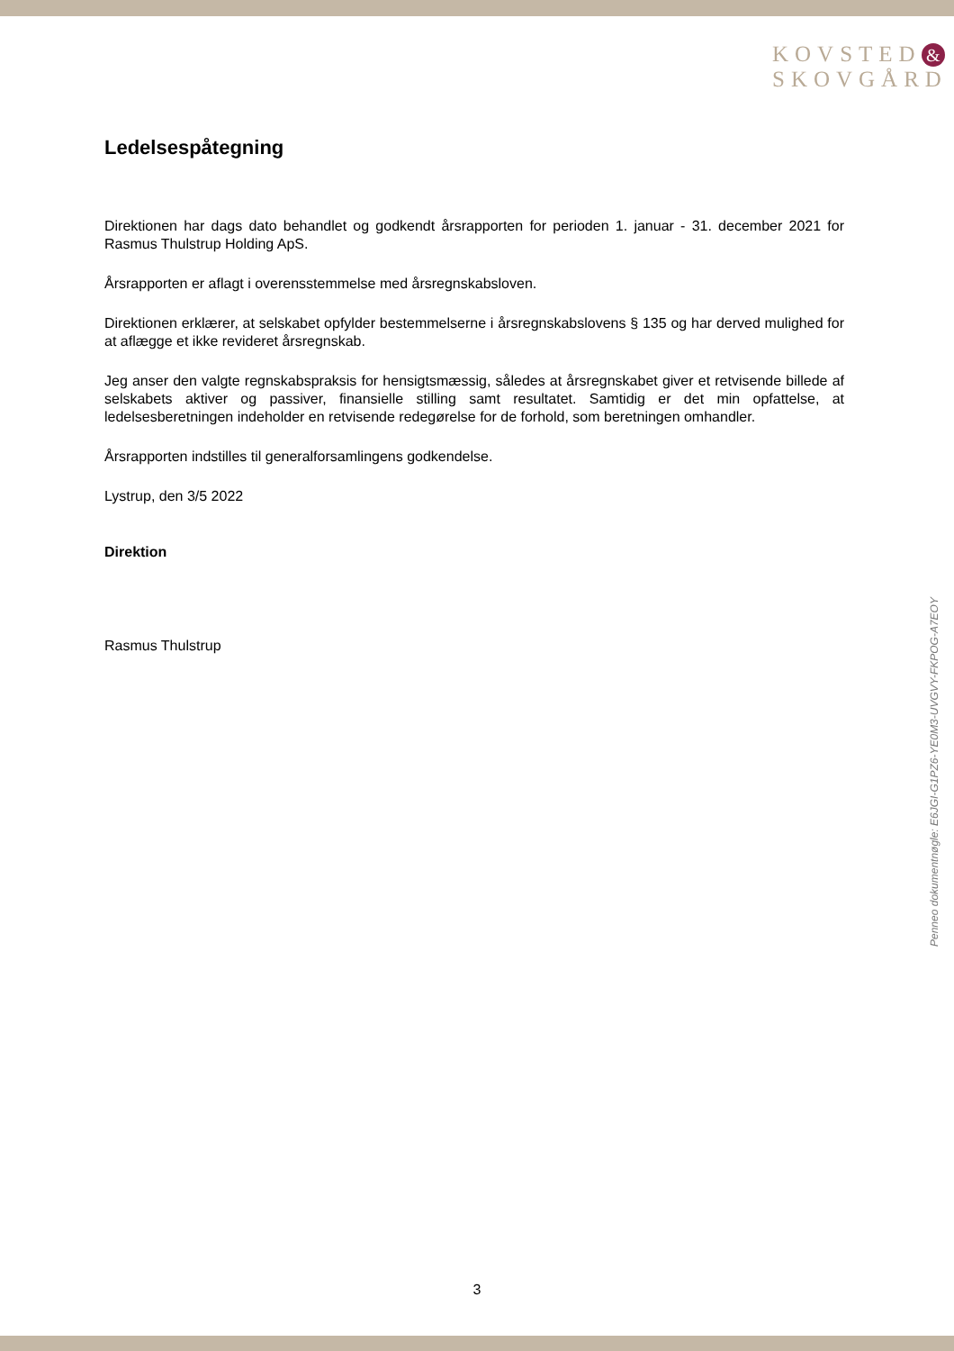KOVSTED &
SKOVGÅRD
Ledelsespåtegning
Direktionen har dags dato behandlet og godkendt årsrapporten for perioden 1. januar - 31. december 2021 for Rasmus Thulstrup Holding ApS.
Årsrapporten er aflagt i overensstemmelse med årsregnskabsloven.
Direktionen erklærer, at selskabet opfylder bestemmelserne i årsregnskabslovens § 135 og har derved mulighed for at aflægge et ikke revideret årsregnskab.
Jeg anser den valgte regnskabspraksis for hensigtsmæssig, således at årsregnskabet giver et retvisende billede af selskabets aktiver og passiver, finansielle stilling samt resultatet. Samtidig er det min opfattelse, at ledelsesberetningen indeholder en retvisende redegørelse for de forhold, som beretningen omhandler.
Årsrapporten indstilles til generalforsamlingens godkendelse.
Lystrup, den 3/5 2022
Direktion
Rasmus Thulstrup
Penneo dokumentnøgle: E6JGI-G1PZ6-YE0M3-UVGVY-FKPOG-A7EOY
3